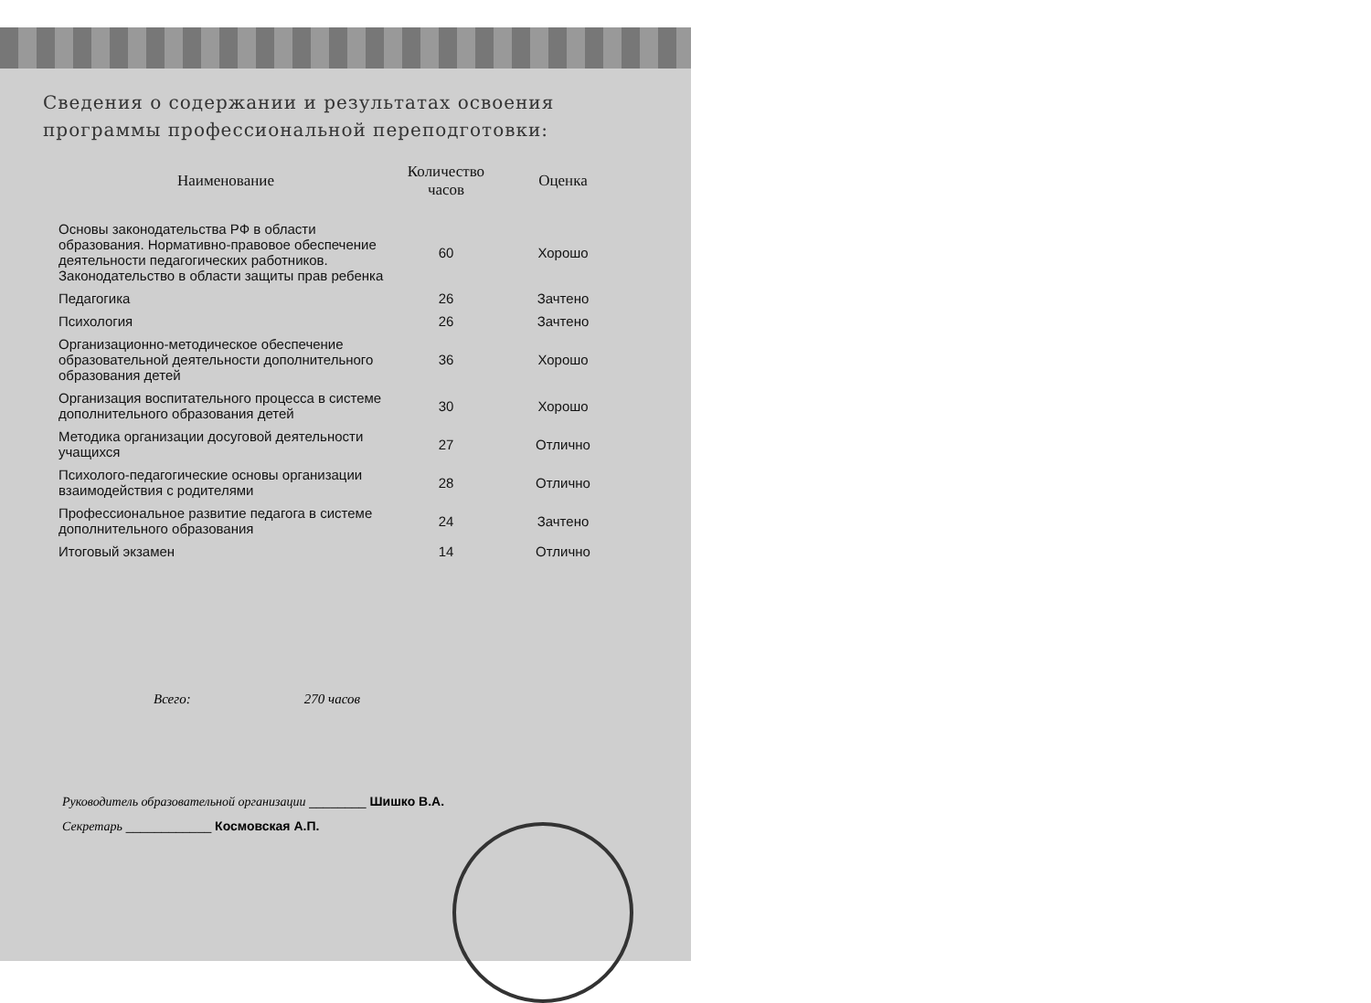Сведения о содержании и результатах освоения программы профессиональной переподготовки:
| Наименование | Количество часов | Оценка |
| --- | --- | --- |
| Основы законодательства РФ в области образования. Нормативно-правовое обеспечение деятельности педагогических работников. Законодательство в области защиты прав ребенка | 60 | Хорошо |
| Педагогика | 26 | Зачтено |
| Психология | 26 | Зачтено |
| Организационно-методическое обеспечение образовательной деятельности дополнительного образования детей | 36 | Хорошо |
| Организация воспитательного процесса в системе дополнительного образования детей | 30 | Хорошо |
| Методика организации досуговой деятельности учащихся | 27 | Отлично |
| Психолого-педагогические основы организации взаимодействия с родителями | 28 | Отлично |
| Профессиональное развитие педагога в системе дополнительного образования | 24 | Зачтено |
| Итоговый экзамен | 14 | Отлично |
Всего: 270 часов
Руководитель образовательной организации ________ Шишко В.А.
Секретарь ____________ Космовская А.П.